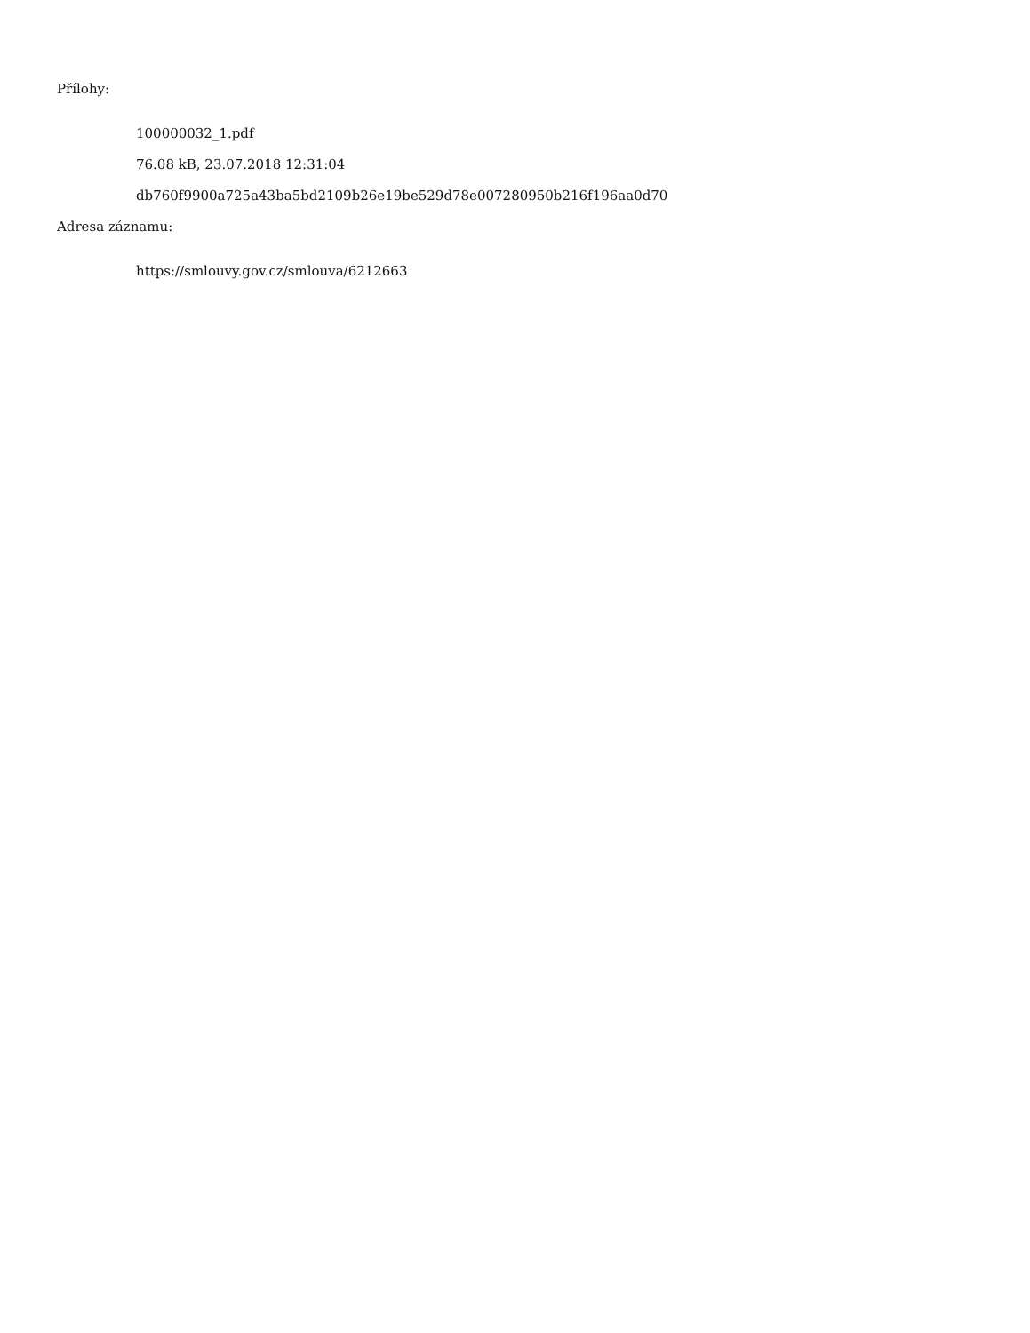Přílohy:
100000032_1.pdf
76.08 kB, 23.07.2018 12:31:04
db760f9900a725a43ba5bd2109b26e19be529d78e007280950b216f196aa0d70
Adresa záznamu:
https://smlouvy.gov.cz/smlouva/6212663